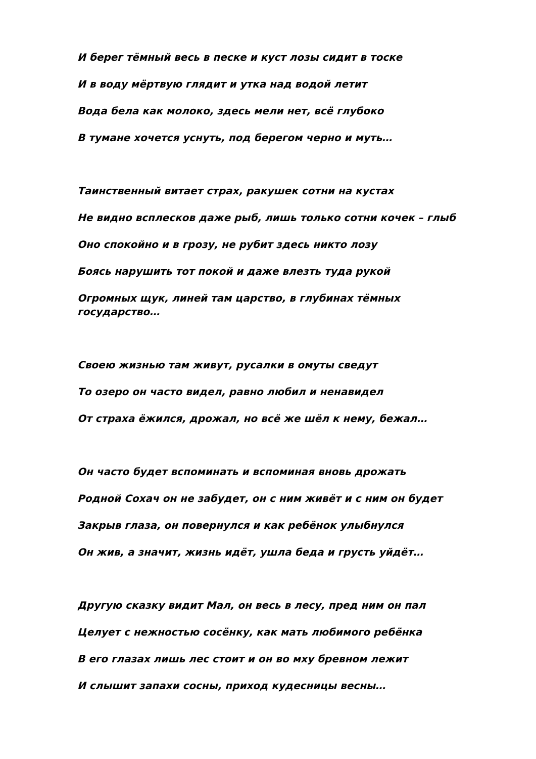И берег тёмный весь в песке и куст лозы сидит в тоске
И в воду мёртвую глядит и утка над водой летит
Вода бела как молоко, здесь мели нет, всё глубоко
В тумане хочется уснуть, под берегом черно и муть…
Таинственный витает страх, ракушек сотни на кустах
Не видно всплесков даже рыб, лишь только сотни кочек – глыб
Оно спокойно и в грозу, не рубит здесь никто лозу
Боясь нарушить тот покой и даже влезть туда рукой
Огромных щук, линей там царство, в глубинах тёмных
государство…
Своею жизнью там живут, русалки в омуты сведут
То озеро он часто видел, равно любил и ненавидел
От страха ёжился, дрожал, но всё же шёл к нему, бежал…
Он часто будет вспоминать и вспоминая вновь дрожать
Родной Сохач он не забудет, он с ним живёт и с ним он будет
Закрыв глаза, он повернулся и как ребёнок улыбнулся
Он жив, а значит, жизнь идёт, ушла беда и грусть уйдёт…
Другую сказку видит Мал, он весь в лесу, пред ним он пал
Целует с нежностью сосёнку, как мать любимого ребёнка
В его глазах лишь лес стоит и он во мху бревном лежит
И слышит запахи сосны, приход кудесницы весны…